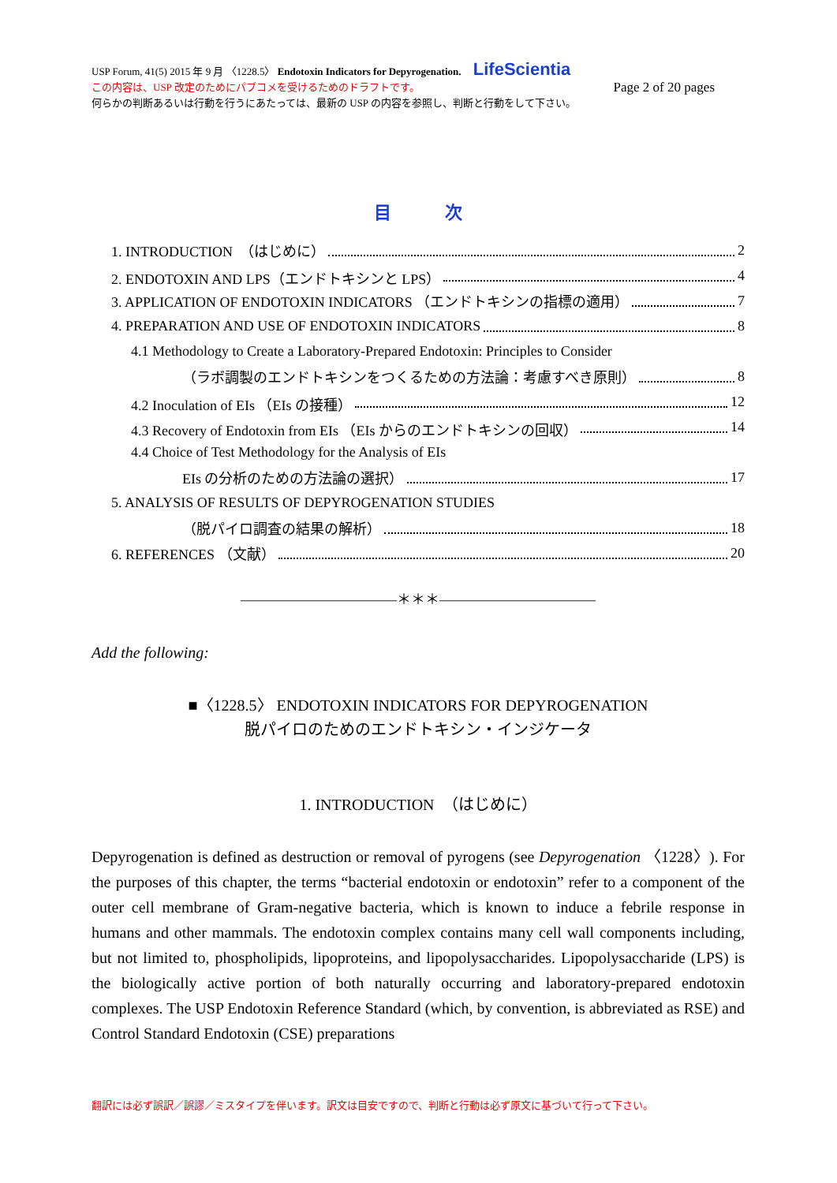USP Forum, 41(5) 2015 年 9 月 〈1228.5〉 Endotoxin Indicators for Depyrogenation. LifeScientia
この内容は、USP 改定のためにパブコメを受けるためのドラフトです。 Page 2 of 20 pages
何らかの判断あるいは行動を行うにあたっては、最新の USP の内容を参照し、判断と行動をして下さい。
目 次
1. INTRODUCTION　（はじめに） 2
2. ENDOTOXIN AND LPS（エンドトキシンと LPS） 4
3. APPLICATION OF ENDOTOXIN INDICATORS （エンドトキシンの指標の適用） 7
4. PREPARATION AND USE OF ENDOTOXIN INDICATORS 8
4.1 Methodology to Create a Laboratory-Prepared Endotoxin: Principles to Consider
（ラボ調製のエンドトキシンをつくるための方法論：考慮すべき原則） 8
4.2 Inoculation of EIs （EIs の接種） 12
4.3 Recovery of Endotoxin from EIs （EIs からのエンドトキシンの回収） 14
4.4 Choice of Test Methodology for the Analysis of EIs
EIs の分析のための方法論の選択） 17
5. ANALYSIS OF RESULTS OF DEPYROGENATION STUDIES
（脱パイロ調査の結果の解析） 18
6. REFERENCES （文献） 20
―――――――――――＊＊＊―――――――――――
Add the following:
■〈1228.5〉 ENDOTOXIN INDICATORS FOR DEPYROGENATION
脱パイロのためのエンドトキシン・インジケータ
1. INTRODUCTION　（はじめに）
Depyrogenation is defined as destruction or removal of pyrogens (see Depyrogenation 〈1228〉). For the purposes of this chapter, the terms “bacterial endotoxin or endotoxin” refer to a component of the outer cell membrane of Gram-negative bacteria, which is known to induce a febrile response in humans and other mammals. The endotoxin complex contains many cell wall components including, but not limited to, phospholipids, lipoproteins, and lipopolysaccharides. Lipopolysaccharide (LPS) is the biologically active portion of both naturally occurring and laboratory-prepared endotoxin complexes. The USP Endotoxin Reference Standard (which, by convention, is abbreviated as RSE) and Control Standard Endotoxin (CSE) preparations
翻訳には必ず誤訳／誤謬／ミスタイプを伴います。訳文は目安ですので、判断と行動は必ず原文に基づいて行って下さい。